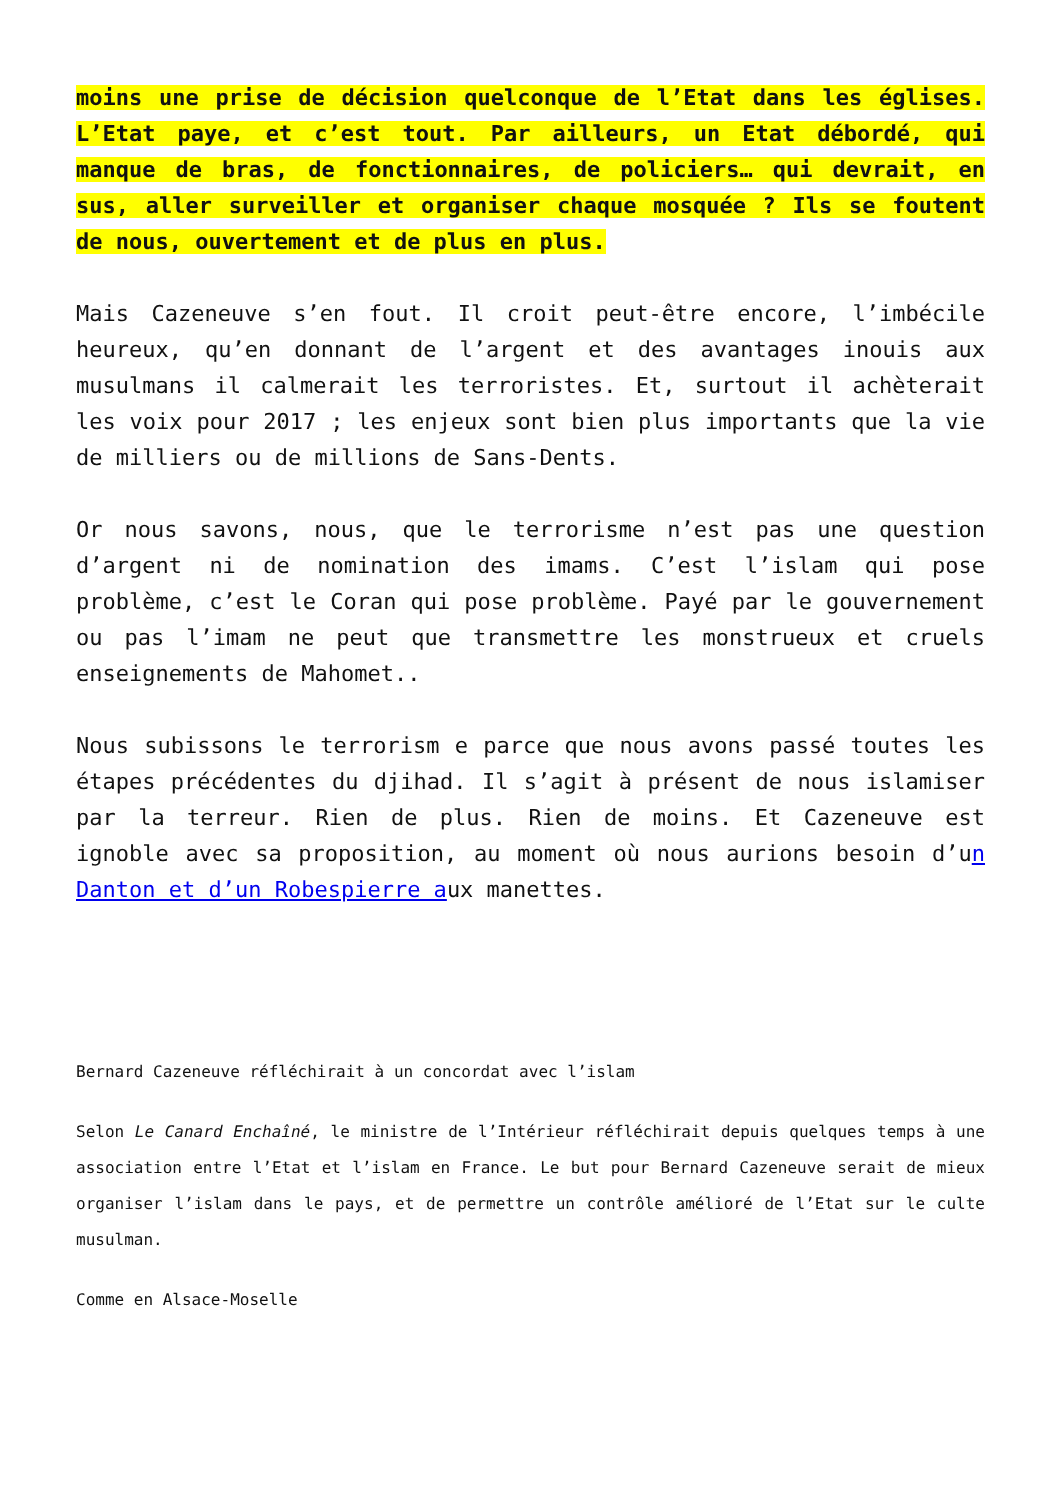moins une prise de décision quelconque de l’Etat dans les églises. L’Etat paye, et c’est tout. Par ailleurs, un Etat débordé, qui manque de bras, de fonctionnaires, de policiers… qui devrait, en sus, aller surveiller et organiser chaque mosquée ? Ils se foutent de nous, ouvertement et de plus en plus.
Mais Cazeneuve s’en fout. Il croit peut-être encore, l’imbécile heureux, qu’en donnant de l’argent et des avantages inouis aux musulmans il calmerait les terroristes. Et, surtout il achèterait les voix pour 2017 ; les enjeux sont bien plus importants que la vie de milliers ou de millions de Sans-Dents.
Or nous savons, nous, que le terrorisme n’est pas une question d’argent ni de nomination des imams. C’est l’islam qui pose problème, c’est le Coran qui pose problème. Payé par le gouvernement ou pas l’imam ne peut que transmettre les monstrueux et cruels enseignements de Mahomet..
Nous subissons le terrorism e parce que nous avons passé toutes les étapes précédentes du djihad. Il s’agit à présent de nous islamiser par la terreur. Rien de plus. Rien de moins. Et Cazeneuve est ignoble avec sa proposition, au moment où nous aurions besoin d’un Danton et d’un Robespierre aux manettes.
Bernard Cazeneuve réfléchirait à un concordat avec l’islam
Selon Le Canard Enchaîné, le ministre de l’Intérieur réfléchirait depuis quelques temps à une association entre l’Etat et l’islam en France. Le but pour Bernard Cazeneuve serait de mieux organiser l’islam dans le pays, et de permettre un contrôle amélioré de l’Etat sur le culte musulman.
Comme en Alsace-Moselle